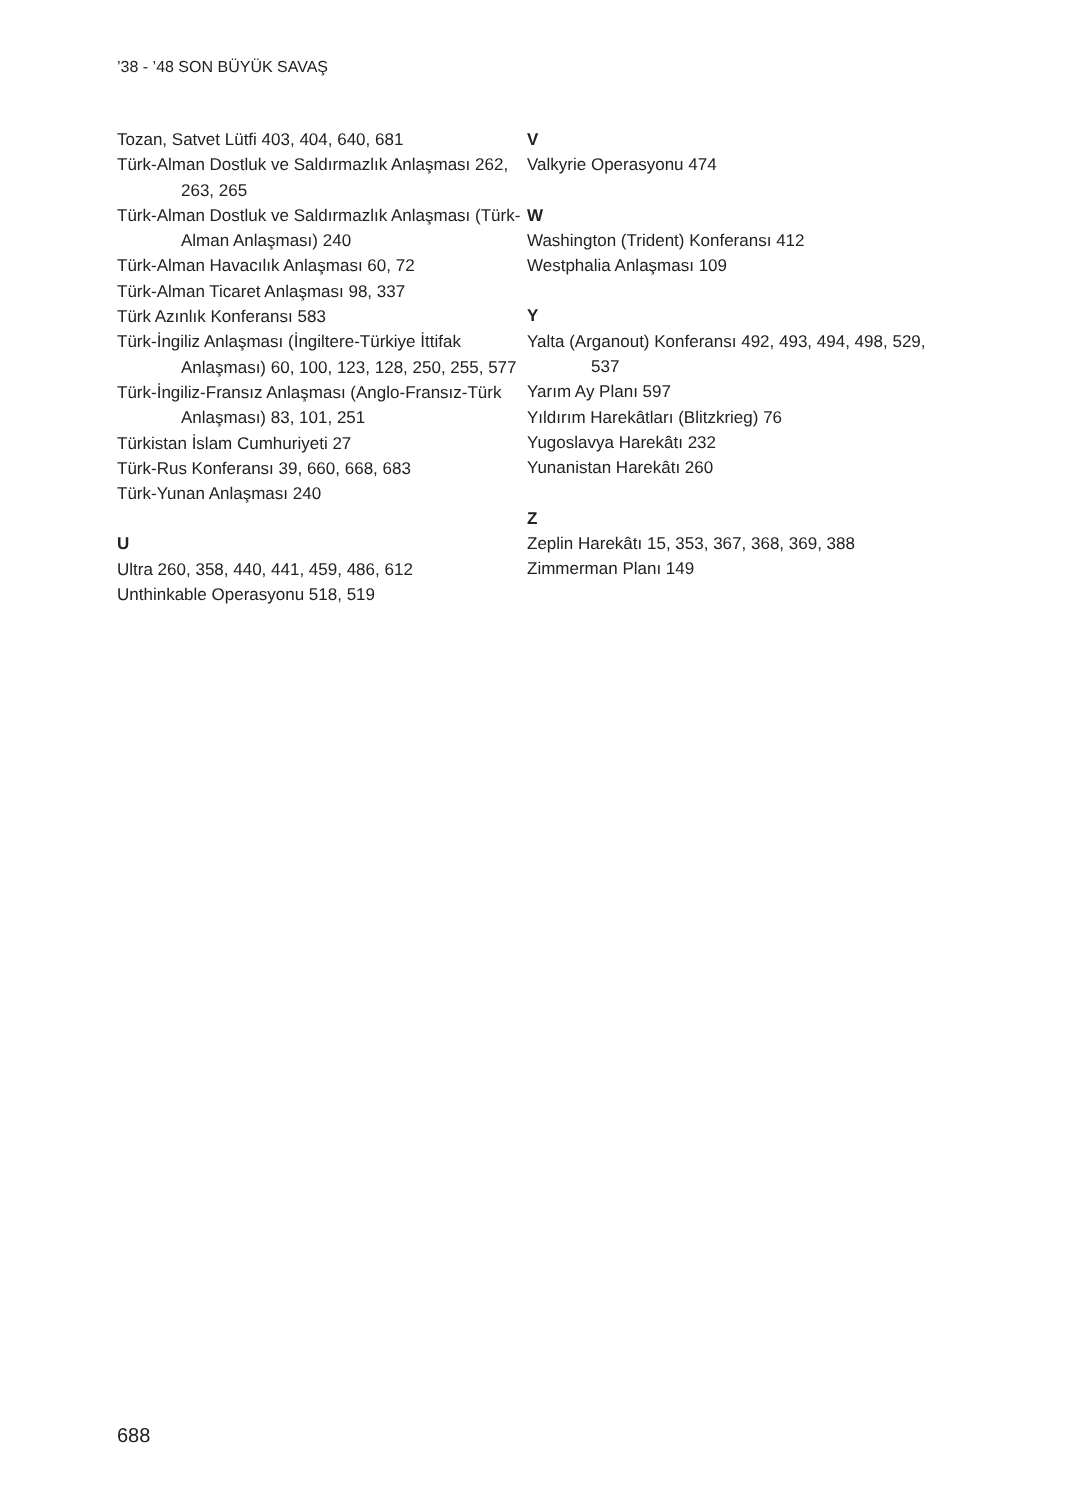’38 - ’48 SON BÜYÜK SAVAŞ
Tozan, Satvet Lütfi 403, 404, 640, 681
Türk-Alman Dostluk ve Saldırmazlık Anlaşması 262, 263, 265
Türk-Alman Dostluk ve Saldırmazlık Anlaşması (Türk-Alman Anlaşması) 240
Türk-Alman Havacılık Anlaşması 60, 72
Türk-Alman Ticaret Anlaşması 98, 337
Türk Azınlık Konferansı 583
Türk-İngiliz Anlaşması (İngiltere-Türkiye İttifak Anlaşması) 60, 100, 123, 128, 250, 255, 577
Türk-İngiliz-Fransız Anlaşması (Anglo-Fransız-Türk Anlaşması) 83, 101, 251
Türkistan İslam Cumhuriyeti 27
Türk-Rus Konferansı 39, 660, 668, 683
Türk-Yunan Anlaşması 240
U
Ultra 260, 358, 440, 441, 459, 486, 612
Unthinkable Operasyonu 518, 519
V
Valkyrie Operasyonu 474
W
Washington (Trident) Konferansı 412
Westphalia Anlaşması 109
Y
Yalta (Arganout) Konferansı 492, 493, 494, 498, 529, 537
Yarım Ay Planı 597
Yıldırım Harekâtları (Blitzkrieg) 76
Yugoslavya Harekâtı 232
Yunanistan Harekâtı 260
Z
Zeplin Harekâtı 15, 353, 367, 368, 369, 388
Zimmerman Planı 149
688